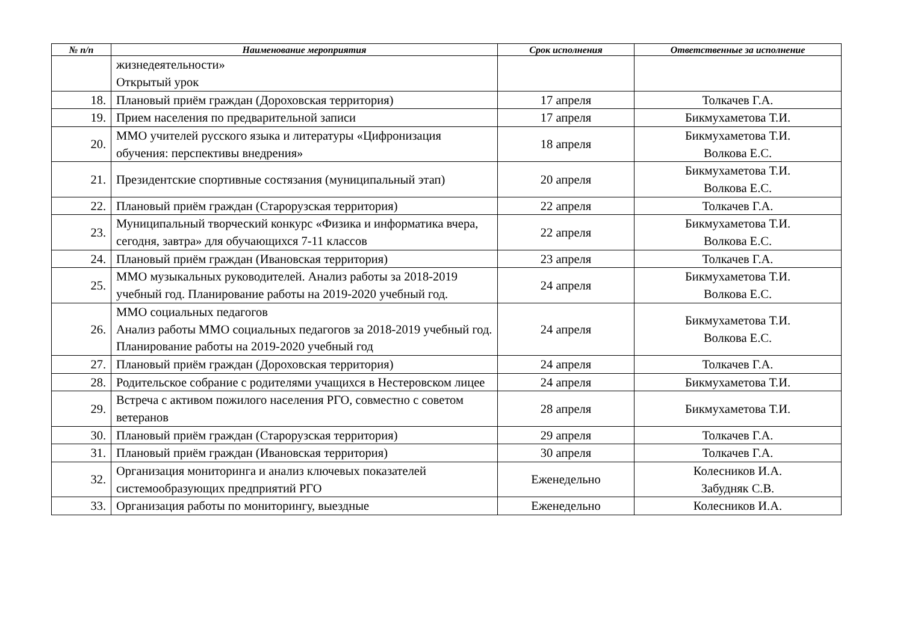| № п/п | Наименование мероприятия | Срок исполнения | Ответственные за исполнение |
| --- | --- | --- | --- |
| | жизнедеятельности» Открытый урок | | |
| 18. | Плановый приём граждан (Дороховская территория) | 17 апреля | Толкачев Г.А. |
| 19. | Прием населения по предварительной записи | 17 апреля | Бикмухаметова Т.И. |
| 20. | ММО учителей русского языка и литературы «Цифронизация обучения: перспективы внедрения» | 18 апреля | Бикмухаметова Т.И. Волкова Е.С. |
| 21. | Президентские спортивные состязания (муниципальный этап) | 20 апреля | Бикмухаметова Т.И. Волкова Е.С. |
| 22. | Плановый приём граждан (Старорузская территория) | 22 апреля | Толкачев Г.А. |
| 23. | Муниципальный творческий конкурс «Физика и информатика вчера, сегодня, завтра» для обучающихся 7-11 классов | 22 апреля | Бикмухаметова Т.И. Волкова Е.С. |
| 24. | Плановый приём граждан (Ивановская территория) | 23 апреля | Толкачев Г.А. |
| 25. | ММО музыкальных руководителей. Анализ работы за 2018-2019 учебный год. Планирование работы на 2019-2020 учебный год. | 24 апреля | Бикмухаметова Т.И. Волкова Е.С. |
| 26. | ММО социальных педагогов Анализ работы ММО социальных педагогов за 2018-2019 учебный год. Планирование работы на 2019-2020 учебный год | 24 апреля | Бикмухаметова Т.И. Волкова Е.С. |
| 27. | Плановый приём граждан (Дороховская территория) | 24 апреля | Толкачев Г.А. |
| 28. | Родительское собрание с родителями учащихся в Нестеровском лицее | 24 апреля | Бикмухаметова Т.И. |
| 29. | Встреча с активом пожилого населения РГО, совместно с советом ветеранов | 28 апреля | Бикмухаметова Т.И. |
| 30. | Плановый приём граждан (Старорузская территория) | 29 апреля | Толкачев Г.А. |
| 31. | Плановый приём граждан (Ивановская территория) | 30 апреля | Толкачев Г.А. |
| 32. | Организация мониторинга и анализ ключевых показателей системообразующих предприятий РГО | Еженедельно | Колесников И.А. Забудняк С.В. |
| 33. | Организация работы по мониторингу, выездные | Еженедельно | Колесников И.А. |